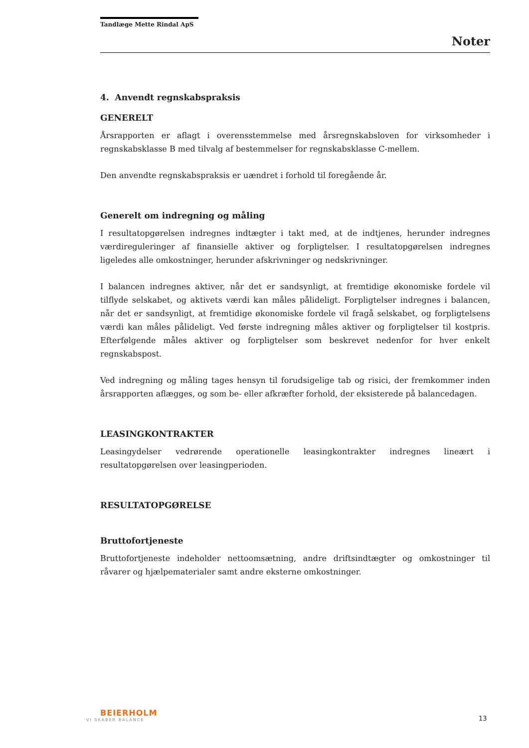Tandlæge Mette Rindal ApS
Noter
4. Anvendt regnskabspraksis
GENERELT
Årsrapporten er aflagt i overensstemmelse med årsregnskabsloven for virksomheder i regnskabsklasse B med tilvalg af bestemmelser for regnskabsklasse C-mellem.
Den anvendte regnskabspraksis er uændret i forhold til foregående år.
Generelt om indregning og måling
I resultatopgørelsen indregnes indtægter i takt med, at de indtjenes, herunder indregnes værdireguleringer af finansielle aktiver og forpligtelser. I resultatopgørelsen indregnes ligeledes alle omkostninger, herunder afskrivninger og nedskrivninger.
I balancen indregnes aktiver, når det er sandsynligt, at fremtidige økonomiske fordele vil tilflyde selskabet, og aktivets værdi kan måles pålideligt. Forpligtelser indregnes i balancen, når det er sandsynligt, at fremtidige økonomiske fordele vil fragå selskabet, og forpligtelsens værdi kan måles pålideligt. Ved første indregning måles aktiver og forpligtelser til kostpris. Efterfølgende måles aktiver og forpligtelser som beskrevet nedenfor for hver enkelt regnskabspost.
Ved indregning og måling tages hensyn til forudsigelige tab og risici, der fremkommer inden årsrapporten aflægges, og som be- eller afkræfter forhold, der eksisterede på balancedagen.
LEASINGKONTRAKTER
Leasingydelser vedrørende operationelle leasingkontrakter indregnes lineært i resultatopgørelsen over leasingperioden.
RESULTATOPGØRELSE
Bruttofortjeneste
Bruttofortjeneste indeholder nettoomsætning, andre driftsindtægter og omkostninger til råvarer og hjælpematerialer samt andre eksterne omkostninger.
BEIERHOLM
VI SKABER BALANCE
13